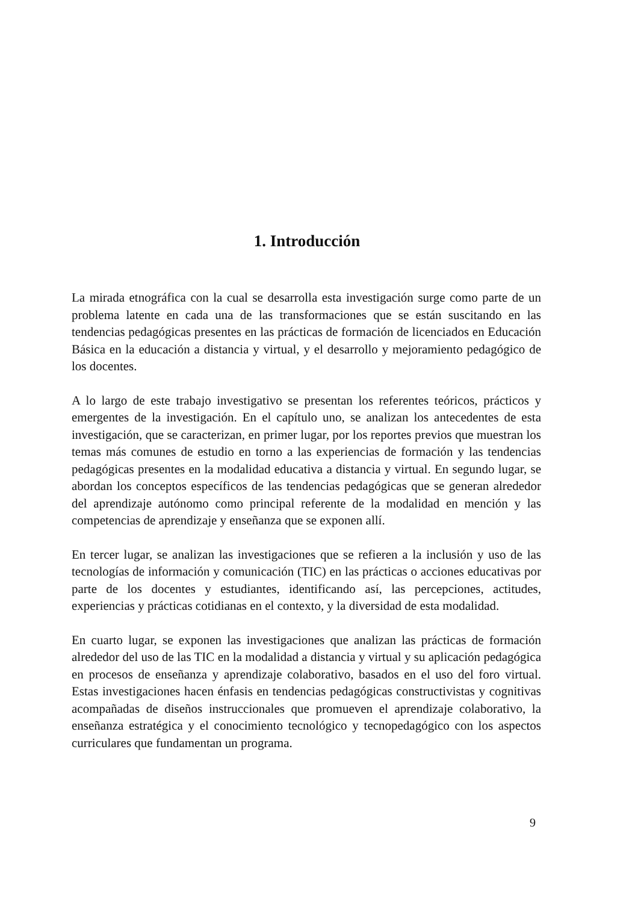1. Introducción
La mirada etnográfica con la cual se desarrolla esta investigación surge como parte de un problema latente en cada una de las transformaciones que se están suscitando en las tendencias pedagógicas presentes en las prácticas de formación de licenciados en Educación Básica en la educación a distancia y virtual, y el desarrollo y mejoramiento pedagógico de los docentes.
A lo largo de este trabajo investigativo se presentan los referentes teóricos, prácticos y emergentes de la investigación. En el capítulo uno, se analizan los antecedentes de esta investigación, que se caracterizan, en primer lugar, por los reportes previos que muestran los temas más comunes de estudio en torno a las experiencias de formación y las tendencias pedagógicas presentes en la modalidad educativa a distancia y virtual. En segundo lugar, se abordan los conceptos específicos de las tendencias pedagógicas que se generan alrededor del aprendizaje autónomo como principal referente de la modalidad en mención y las competencias de aprendizaje y enseñanza que se exponen allí.
En tercer lugar, se analizan las investigaciones que se refieren a la inclusión y uso de las tecnologías de información y comunicación (TIC) en las prácticas o acciones educativas por parte de los docentes y estudiantes, identificando así, las percepciones, actitudes, experiencias y prácticas cotidianas en el contexto, y la diversidad de esta modalidad.
En cuarto lugar, se exponen las investigaciones que analizan las prácticas de formación alrededor del uso de las TIC en la modalidad a distancia y virtual y su aplicación pedagógica en procesos de enseñanza y aprendizaje colaborativo, basados en el uso del foro virtual. Estas investigaciones hacen énfasis en tendencias pedagógicas constructivistas y cognitivas acompañadas de diseños instruccionales que promueven el aprendizaje colaborativo, la enseñanza estratégica y el conocimiento tecnológico y tecnopedagógico con los aspectos curriculares que fundamentan un programa.
9